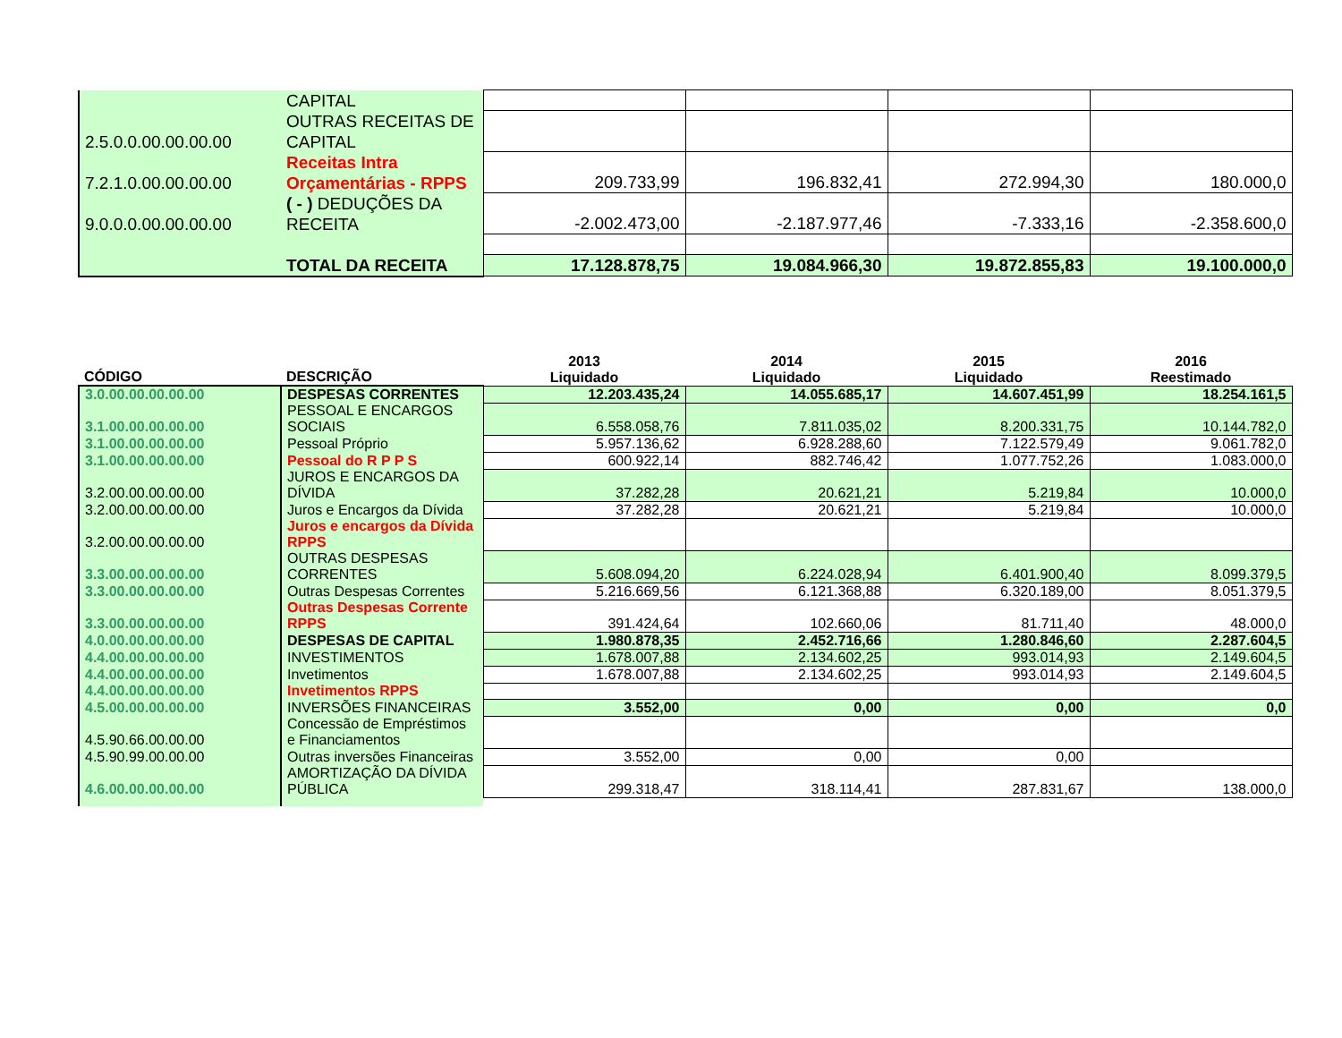| | CAPITAL | | | | |
| 2.5.0.0.00.00.00.00 | OUTRAS RECEITAS DE CAPITAL | | | | |
| 7.2.1.0.00.00.00.00 | Receitas Intra Orçamentárias - RPPS | 209.733,99 | 196.832,41 | 272.994,30 | 180.000,0 |
| 9.0.0.0.00.00.00.00 | ( - ) DEDUÇÕES DA RECEITA | -2.002.473,00 | -2.187.977,46 | -7.333,16 | -2.358.600,0 |
| | TOTAL DA RECEITA | 17.128.878,75 | 19.084.966,30 | 19.872.855,83 | 19.100.000,0 |
| CÓDIGO | DESCRIÇÃO | 2013 Liquidado | 2014 Liquidado | 2015 Liquidado | 2016 Reestimado |
| --- | --- | --- | --- | --- | --- |
| 3.0.00.00.00.00.00 | DESPESAS CORRENTES | 12.203.435,24 | 14.055.685,17 | 14.607.451,99 | 18.254.161,5 |
| 3.1.00.00.00.00.00 | PESSOAL E ENCARGOS SOCIAIS | 6.558.058,76 | 7.811.035,02 | 8.200.331,75 | 10.144.782,0 |
| 3.1.00.00.00.00.00 | Pessoal Próprio | 5.957.136,62 | 6.928.288,60 | 7.122.579,49 | 9.061.782,0 |
| 3.1.00.00.00.00.00 | Pessoal do R P P S | 600.922,14 | 882.746,42 | 1.077.752,26 | 1.083.000,0 |
| 3.2.00.00.00.00.00 | JUROS E ENCARGOS DA DÍVIDA | 37.282,28 | 20.621,21 | 5.219,84 | 10.000,0 |
| 3.2.00.00.00.00.00 | Juros e Encargos da Dívida | 37.282,28 | 20.621,21 | 5.219,84 | 10.000,0 |
| 3.2.00.00.00.00.00 | Juros e encargos da Dívida RPPS | | | | |
| 3.3.00.00.00.00.00 | OUTRAS DESPESAS CORRENTES | 5.608.094,20 | 6.224.028,94 | 6.401.900,40 | 8.099.379,5 |
| 3.3.00.00.00.00.00 | Outras Despesas Correntes | 5.216.669,56 | 6.121.368,88 | 6.320.189,00 | 8.051.379,5 |
| 3.3.00.00.00.00.00 | Outras Despesas Corrente RPPS | 391.424,64 | 102.660,06 | 81.711,40 | 48.000,0 |
| 4.0.00.00.00.00.00 | DESPESAS DE CAPITAL | 1.980.878,35 | 2.452.716,66 | 1.280.846,60 | 2.287.604,5 |
| 4.4.00.00.00.00.00 | INVESTIMENTOS | 1.678.007,88 | 2.134.602,25 | 993.014,93 | 2.149.604,5 |
| 4.4.00.00.00.00.00 | Invetimentos | 1.678.007,88 | 2.134.602,25 | 993.014,93 | 2.149.604,5 |
| 4.4.00.00.00.00.00 | Invetimentos RPPS | | | | |
| 4.5.00.00.00.00.00 | INVERSÕES FINANCEIRAS | 3.552,00 | 0,00 | 0,00 | 0,0 |
| 4.5.90.66.00.00.00 | Concessão de Empréstimos e Financiamentos | | | | |
| 4.5.90.99.00.00.00 | Outras inversões Financeiras | 3.552,00 | 0,00 | 0,00 | |
| 4.6.00.00.00.00.00 | AMORTIZAÇÃO DA DÍVIDA PÚBLICA | 299.318,47 | 318.114,41 | 287.831,67 | 138.000,0 |